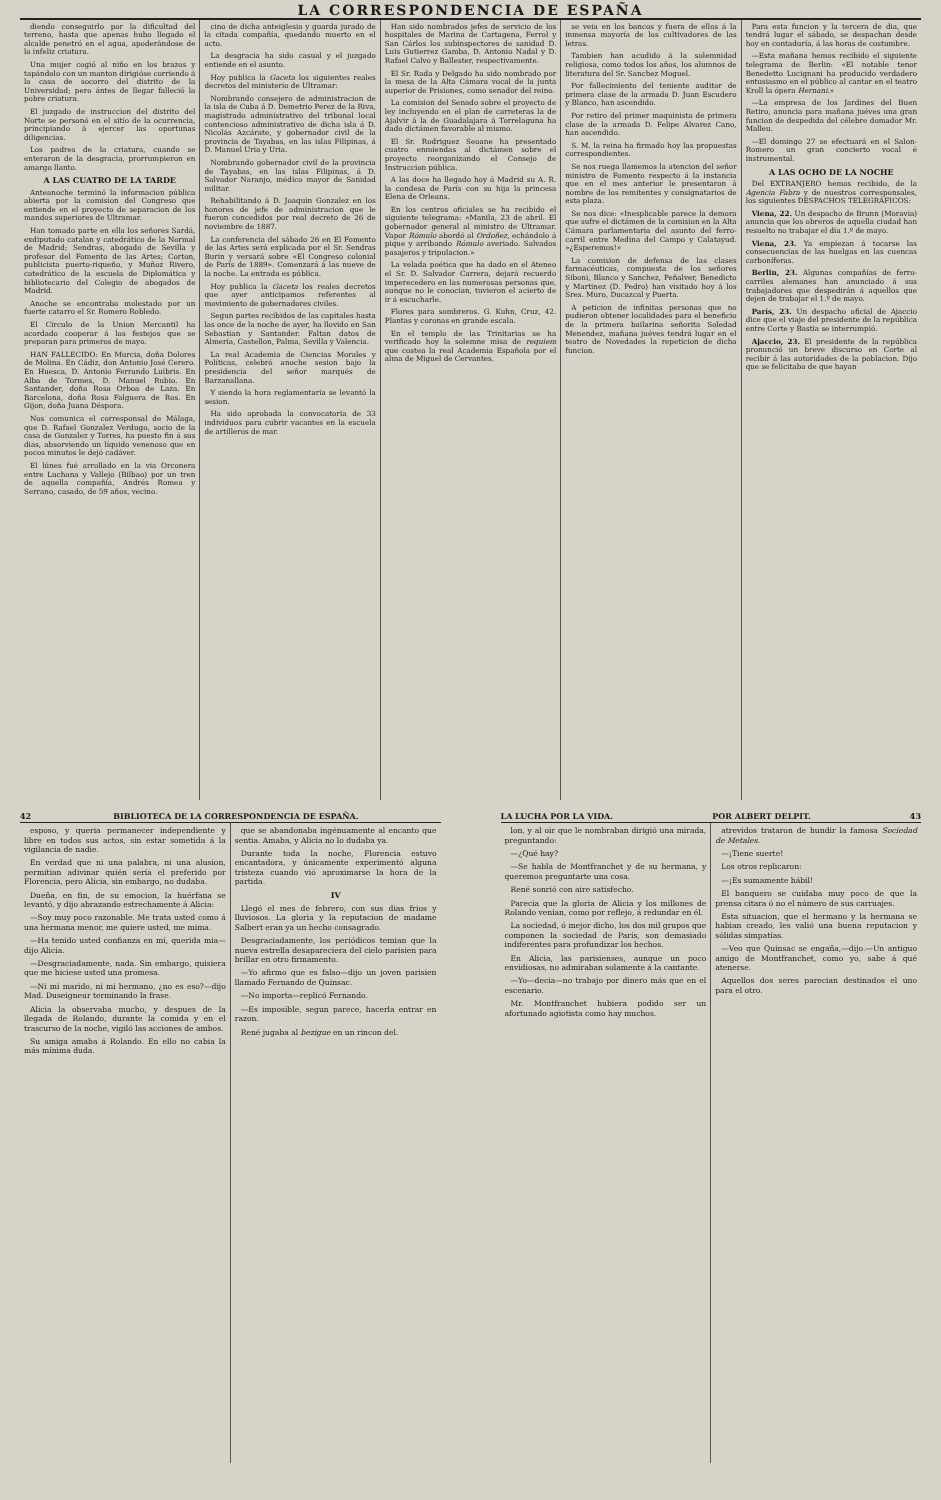LA CORRESPONDENCIA DE ESPAÑA
diendo conseguirlo por la dificultad del terreno, hasta que apenas hubo llegado el alcalde penetró en el agua, apoderándose de la infeliz criatura.
Una mujer cogió al niño en los brazos y tapándolo con un manton dirigióse corriendo á la casa de socorro del distrito de la Universidad; pero ántes de llegar falleció la pobre criatura.
El juzgado de instruccion del distrito del Norte se personó en el sitio de la ocurrencia, principiando á ejercer las oportunas diligencias.
Los padres de la criatura, cuando se enteraron de la desgracia, prorrumpieron en amargo llanto.
A LAS CUATRO DE LA TARDE
Anteanoche terminó la informacion pública abierta por la comision del Congreso que entiende en el proyecto de separacion de los mandos superiores de Ultramar.
Han tomado parte en ella los señores Sardá, exdiputado catalan y catedrático de la Normal de Madrid; Sendras, abogado de Sevilla y profesor del Fomento de las Artes; Corton, publicista puerto-riqueño, y Muñoz Rivero, catedrático de la escuela de Diplomática y bibliotecario del Colegio de abogados de Madrid.
Anoche se encontraba molestado por un fuerte catarro el Sr. Romero Robledo.
El Círculo de la Union Mercantil ha acordado cooperar á los festejos que se preparan para primeros de mayo.
HAN FALLECIDO: En Murcia, doña Dolores de Molina. En Cádiz, don Antonio José Cerero. En Huesca, D. Antonio Ferrando Luibris. En Alba de Tormes, D. Manuel Rubio. En Santander, doña Rosa Orboa de Laza. En Barcelona, doña Rosa Falguera de Ros. En Gijon, doña Juana Déspora.
Nos comunica el corresponsal de Málaga, que D. Rafael Gonzalez Verdugo, socio de la casa de Gonzalez y Torres, ha puesto fin á sus dias, absorviendo un líquido venenoso que en pocos minutos le dejó cadáver.
El lúnes fué arrollado en la via Orconera entre Luchana y Vallejo (Bilbao) por un tren de aquella compañía, Andrés Romea y Serrano, casado, de 59 años, vecino.
cino de dicha anteiglesia y guarda jurado de la citada compañía, quedando muerto en el acto.
La desgracia ha sido casual y el juzgado entiende en el asunto.
Hoy publica la Gaceta los siguientes reales decretos del ministerio de Ultramar:
Nombrando consejero de administracion de la isla de Cuba á D. Demetrio Perez de la Riva, magistrado administrativo del tribunal local contencioso administrativo de dicha isla á D. Nicolás Azcárate, y gobernador civil de la provincia de Tayabas, en las islas Filipinas, á D. Manuel Uria y Uria.
Nombrando gobernador civil de la provincia de Tayabas, en las islas Filipinas, á D. Salvador Naranjo, médico mayor de Sanidad militar.
Rehabilitando á D. Joaquin Gonzalez en los honores de jefe de administracion que le fueron concedidos por real decreto de 26 de noviembre de 1887.
La conferencia del sábado 26 en El Fomento de las Artes será explicada por el Sr. Sendras Burin y versará sobre «El Congreso colonial de París de 1889». Comenzará á las nueve de la noche. La entrada es pública.
Hoy publica la Gaceta los reales decretos que ayer anticipamos referentes al movimiento de gobernadores civiles.
Segun partes recibidos de las capitales hasta las once de la noche de ayer, ha llovido en San Sebastian y Santander. Faltan datos de Almería, Castellon, Palma, Sevilla y Valencia.
La real Academia de Ciencias Morales y Políticas, celebró anoche sesion bajo la presidencia del señor marqués de Barzanallana.
Y siendo la hora reglamentaria se levantó la sesion.
Ha sido aprobada la convocatoria de 33 individuos para cubrir vacantes en la escuela de artilleros de mar.
Han sido nombrados jefes de servicio de los hospitales de Marina de Cartagena, Ferrol y San Cárlos los subinspectores de sanidad D. Luis Gutierrez Gamba, D. Antonio Nadal y D. Rafael Calvo y Ballester, respectivamente.
El Sr. Rada y Delgado ha sido nombrado por la mesa de la Alta Cámara vocal de la junta superior de Prisiones, como senador del reino.
La comision del Senado sobre el proyecto de ley incluyendo en el plan de carreteras la de Ajalvir á la de Guadalajara á Torrelaguna ha dado dictámen favorable al mismo.
El Sr. Rodriguez Seoane ha presentado cuatro enmiendas al dictámen sobre el proyecto reorganizando el Consejo de Instruccion pública.
A las doce ha llegado hoy á Madrid su A. R. la condesa de París con su hija la princesa Elena de Orleans.
En los centros oficiales se ha recibido el siguiente telegrama: «Manila, 23 de abril. El gobernador general al ministro de Ultramar. Vapor Rómulo abordó al Ordoñez, echándolo á pique y arribando Rómulo averiado. Salvados pasajeros y tripulacion.»
La velada poética que ha dado en el Ateneo el Sr. D. Salvador Carrera, dejará recuerdo imperecedero en las numerosas personas que, aunque no le conocian, tuvieron el acierto de ir á escucharle.
Flores para sombreros. G. Kuhn, Cruz, 42. Plantas y coronas en grande escala.
En el templo de las Trinitarias se ha verificado hoy la solemne misa de requiem que costea la real Academia Española por el alma de Miguel de Cervantes.
se veia en los bancos y fuera de ellos á la inmensa mayoría de los cultivadores de las letras.
Tambien han acudido á la solemnidad religiosa, como todos los años, los alumnos de literatura del Sr. Sanchez Moguel.
Por fallecimiento del teniente auditor de primera clase de la armada D. Juan Escudero y Blanco, han ascendido.
Por retiro del primer maquinista de primera clase de la armada D. Felipe Alvarez Cano, han ascendido.
S. M. la reina ha firmado hoy las propuestas correspondientes.
Se nos ruega llamemos la atencion del señor ministro de Fomento respecto á la instancia que en el mes anterior le presentaron á nombre de los remitentes y consignatarios de esta plaza.
Se nos dice: «Inesplicable parece la demora que sufre el dictámen de la comision en la Alta Cámara parlamentaria del asunto del ferro-carril entre Medina del Campo y Calatayud. »¿Esperemos!»
La comision de defensa de las clases farmacéuticas, compuesta de los señores Siboni, Blanco y Sanchez, Peñalver, Benedicto y Martinez (D. Pedro) han visitado hoy á los Sres. Muro, Ducazcal y Puerta.
A peticion de infinitas personas que no pudieron obtener localidades para el beneficio de la primera bailarina señorita Soledad Menendez, mañana juéves tendrá lugar en el teatro de Novedades la repeticion de dicha funcion.
Para esta funcion y la tercera de dia, que tendrá lugar el sábado, se despachan desde hoy en contaduría, á las horas de costumbre.
—Esta mañana hemos recibido el siguiente telegrama de Berlin: «El notable tenor Benedetto Lucignani ha producido verdadero entusiasmo en el público al cantar en el teatro Kroll la ópera Hernani.»
—La empresa de los Jardines del Buen Retiro, anuncia para mañana juéves una gran funcion de despedida del célebre domador Mr. Malleu.
—El domingo 27 se efectuará en el Salon-Romero un gran concierto vocal é instrumental.
A LAS OCHO DE LA NOCHE
Del EXTRANJERO hemos recibido, de la Agencia Fabra y de nuestros corresponsales, los siguientes DESPACHOS TELEGRÁFICOS:
Viena, 22. Un despacho de Brunn (Moravia) anuncia que los obreros de aquella ciudad han resuelto no trabajar el dia 1.º de mayo.
Viena, 23. Ya empiezan á tocarse las consecuencias de las huelgas en las cuencas carboníferas.
Berlin, 23. Algunas compañías de ferro-carriles alemanes han anunciado á sus trabajadores que despedirán á aquellos que dejen de trabajar el 1.º de mayo.
París, 23. Un despacho oficial de Ajaccio dice que el viaje del presidente de la república entre Corte y Bastia se interrumpió.
Ajaccio, 23. El presidente de la república pronunció un breve discurso en Corte al recibir á las autoridades de la poblacion. Dijo que se felicitaba de que hayan
42 BIBLIOTECA DE LA CORRESPONDENCIA DE ESPAÑA.
esposo, y queria permanecer independiente y libre en todos sus actos, sin estar sometida á la vigilancia de nadie.
En verdad que ni una palabra, ni una alusion, permitian adivinar quién sería el preferido por Florencia, pero Alicia, sin embargo, no dudaba.
Dueña, en fin, de su emocion, la huérfana se levantó, y dijo abrazando estrechamente á Alicia:
—Soy muy poco razonable. Me trata usted como á una hermana menor, me quiere usted, me mima.
—Ha tenido usted confianza en mí, querida mia—dijo Alicia.
—Desgraciadamente, nada. Sin embargo, quisiera que me hiciese usted una promesa.
—Ni mi marido, ni mi hermano, ¿no es eso?—dijo Mad. Duseigneur terminando la frase.
Alicia la observaba mucho, y despues de la llegada de Rolando, durante la comida y en el trascurso de la noche, vigiló las acciones de ambos.
Su amiga amaba á Rolando. En ello no cabia la más mínima duda.
que se abandonaba ingénuamente al encanto que sentia. Amaba, y Alicia no lo dudaba ya.
Durante toda la noche, Florencia estuvo encantadora, y únicamente experimentó alguna tristeza cuando vió aproximarse la hora de la partida.
IV
Llegó el mes de febrero, con sus dias frios y lluviosos. La gloria y la reputacion de madame Salbert eran ya un hecho consagrado.
Desgraciadamente, los periódicos temian que la nueva estrella desapareciera del cielo parisien para brillar en otro firmamento.
—Yo afirmo que es falso—dijo un joven parisien llamado Fernando de Quinsac.
—No importa—replicó Fernando.
—Es imposible, segun parece, hacerla entrar en razon.
René jugaba al bezigue en un rincon del.
LA LUCHA POR LA VIDA. POR ALBERT DELPIT. 43
lon, y al oir que le nombraban dirigió una mirada, preguntando:
—¿Qué hay?
—Se habla de Montfranchet y de su hermana, y queremos preguntarte una cosa.
René sonrió con aire satisfecho.
Parecia que la gloria de Alicia y los millones de Rolando venian, como por reflejo, á redundar en él.
La sociedad, ó mejor dicho, los dos mil grupos que componen la sociedad de París, son demasiado indiferentes para profundizar los hechos.
En Alicia, las parisienses, aunque un poco envidiosas, no admiraban solamente á la cantante.
—Yo—decia—no trabajo por dinero más que en el escenario.
Mr. Montfranchet hubiera podido ser un afortunado agiotista como hay muchos.
atrevidos trataron de hundir la famosa Sociedad de Metales.
—¡Tiene suerte!
Los otros replicaron:
—¡Es sumamente hábil!
El banquero se cuidaba muy poco de que la prensa citara ó no el número de sus carruajes.
Esta situacion, que el hermano y la hermana se habian creado, les valió una buena reputacion y sólidas simpatías.
—Veo que Quinsac se engaña,—dijo.—Un antiguo amigo de Montfranchet, como yo, sabe á qué atenerse.
Aquellos dos seres parecian destinados el uno para el otro.